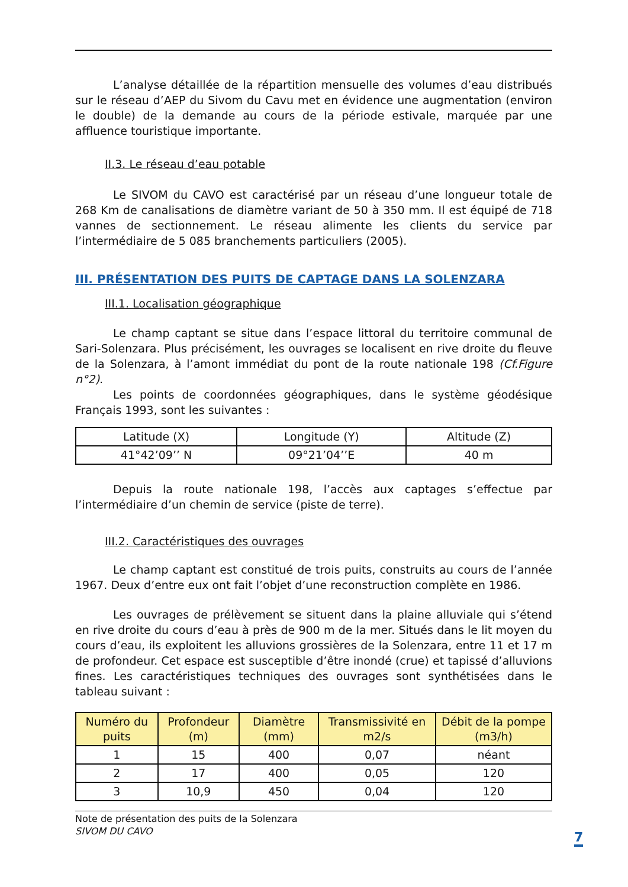L’analyse détaillée de la répartition mensuelle des volumes d’eau distribués sur le réseau d’AEP du Sivom du Cavu met en évidence une augmentation (environ le double) de la demande au cours de la période estivale, marquée par une affluence touristique importante.
II.3. Le réseau d’eau potable
Le SIVOM du CAVO est caractérisé par un réseau d’une longueur totale de 268 Km de canalisations de diamètre variant de 50 à 350 mm. Il est équipé de 718 vannes de sectionnement. Le réseau alimente les clients du service par l’intermédiaire de 5 085 branchements particuliers (2005).
III. PRÉSENTATION DES PUITS DE CAPTAGE DANS LA SOLENZARA
III.1. Localisation géographique
Le champ captant se situe dans l’espace littoral du territoire communal de Sari-Solenzara. Plus précisément, les ouvrages se localisent en rive droite du fleuve de la Solenzara, à l’amont immédiat du pont de la route nationale 198 (Cf.Figure n°2).
Les points de coordonnées géographiques, dans le système géodésique Français 1993, sont les suivantes :
| Latitude (X) | Longitude (Y) | Altitude (Z) |
| --- | --- | --- |
| 41°42’09’’ N | 09°21’04’’E | 40 m |
Depuis la route nationale 198, l’accès aux captages s’effectue par l’intermédiaire d’un chemin de service (piste de terre).
III.2. Caractéristiques des ouvrages
Le champ captant est constitué de trois puits, construits au cours de l’année 1967. Deux d’entre eux ont fait l’objet d’une reconstruction complète en 1986.
Les ouvrages de prélèvement se situent dans la plaine alluviale qui s’étend en rive droite du cours d’eau à près de 900 m de la mer. Situés dans le lit moyen du cours d’eau, ils exploitent les alluvions grossières de la Solenzara, entre 11 et 17 m de profondeur. Cet espace est susceptible d’être inondé (crue) et tapissé d’alluvions fines. Les caractéristiques techniques des ouvrages sont synthétisées dans le tableau suivant :
| Numéro du puits | Profondeur (m) | Diamètre (mm) | Transmissivité en m2/s | Débit de la pompe (m3/h) |
| --- | --- | --- | --- | --- |
| 1 | 15 | 400 | 0,07 | néant |
| 2 | 17 | 400 | 0,05 | 120 |
| 3 | 10,9 | 450 | 0,04 | 120 |
Note de présentation des puits de la Solenzara
SIVOM DU CAVO
7